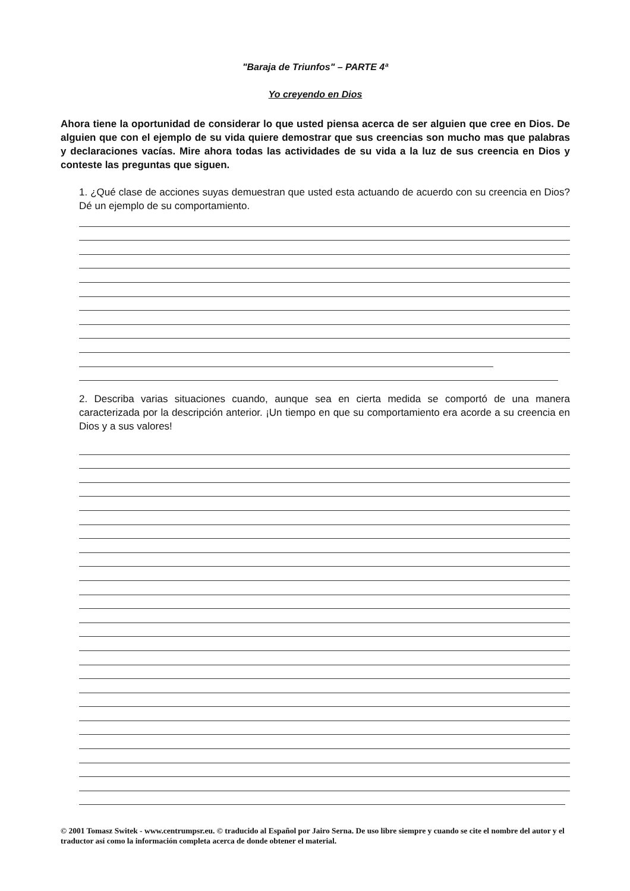"Baraja de Triunfos" – PARTE 4ª
Yo creyendo en Dios
Ahora tiene la oportunidad de considerar lo que usted piensa acerca de ser alguien que cree en Dios. De alguien que con el ejemplo de su vida quiere demostrar que sus creencias son mucho mas que palabras y declaraciones vacías. Mire ahora todas las actividades de su vida a la luz de sus creencia en Dios y conteste las preguntas que siguen.
1. ¿Qué clase de acciones suyas demuestran que usted esta actuando de acuerdo con su creencia en Dios? Dé un ejemplo de su comportamiento.
2. Describa varias situaciones cuando, aunque sea en cierta medida se comportó de una manera caracterizada por la descripción anterior. ¡Un tiempo en que su comportamiento era acorde a su creencia en Dios y a sus valores!
© 2001 Tomasz Switek - www.centrumpsr.eu. © traducido al Español por Jairo Serna. De uso libre siempre y cuando se cite el nombre del autor y el traductor así como la información completa acerca de donde obtener el material.